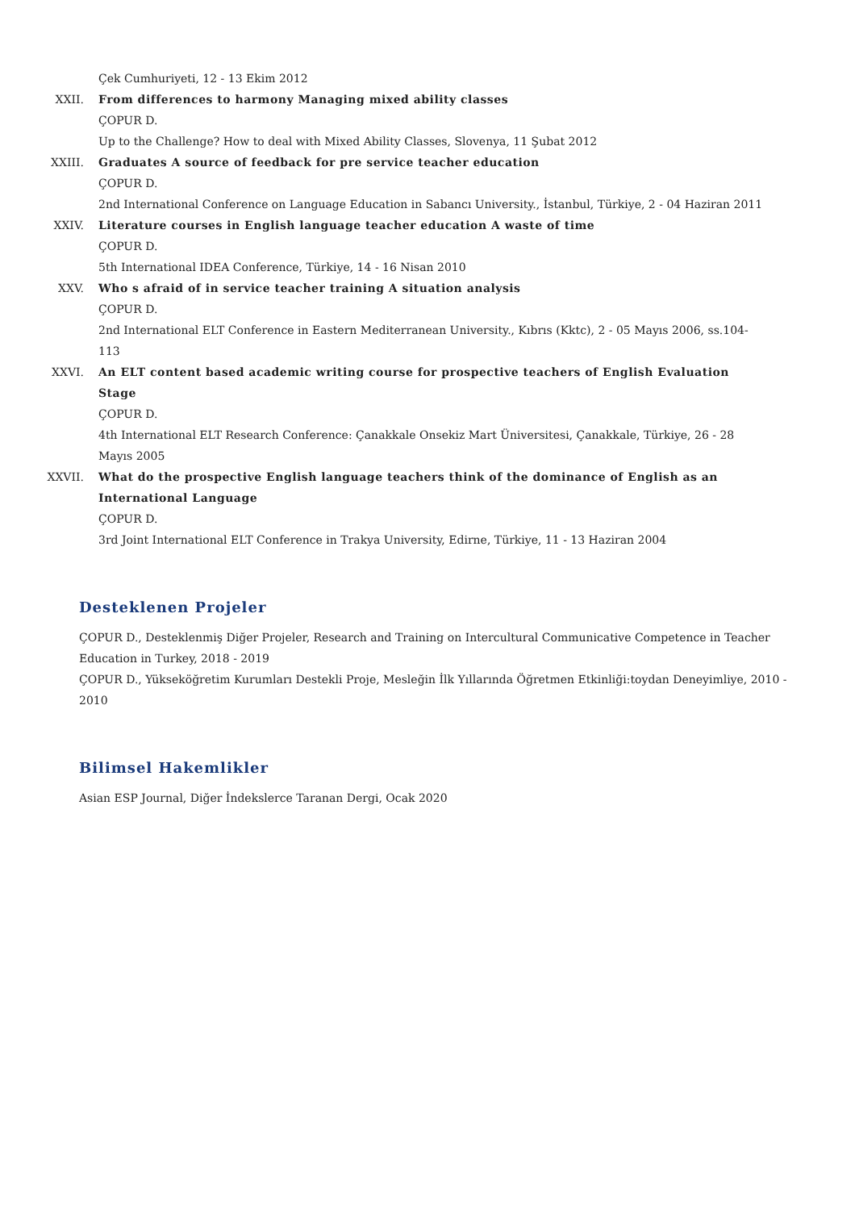Çek Cumhuriyeti, 12 - 13 Ekim 2012
XXII. From differences to harmony Managing mixed ability classes
ÇOPUR D.
Up to the Challenge? How to deal with Mixed Ability Classes, Slovenya, 11 Şubat 2012
XXIII. Graduates A source of feedback for pre service teacher education
ÇOPUR D.
2nd International Conference on Language Education in Sabancı University., İstanbul, Türkiye, 2 - 04 Haziran 2011
XXIV. Literature courses in English language teacher education A waste of time
ÇOPUR D.
5th International IDEA Conference, Türkiye, 14 - 16 Nisan 2010
XXV. Who s afraid of in service teacher training A situation analysis
ÇOPUR D.
2nd International ELT Conference in Eastern Mediterranean University., Kıbrıs (Kktc), 2 - 05 Mayıs 2006, ss.104-113
XXVI. An ELT content based academic writing course for prospective teachers of English Evaluation Stage
ÇOPUR D.
4th International ELT Research Conference: Çanakkale Onsekiz Mart Üniversitesi, Çanakkale, Türkiye, 26 - 28 Mayıs 2005
XXVII. What do the prospective English language teachers think of the dominance of English as an International Language
ÇOPUR D.
3rd Joint International ELT Conference in Trakya University, Edirne, Türkiye, 11 - 13 Haziran 2004
Desteklenen Projeler
ÇOPUR D., Desteklenmiş Diğer Projeler, Research and Training on Intercultural Communicative Competence in Teacher Education in Turkey, 2018 - 2019
ÇOPUR D., Yükseköğretim Kurumları Destekli Proje, Mesleğin İlk Yıllarında Öğretmen Etkinliği:toydan Deneyimliye, 2010 - 2010
Bilimsel Hakemlikler
Asian ESP Journal, Diğer İndekslerce Taranan Dergi, Ocak 2020